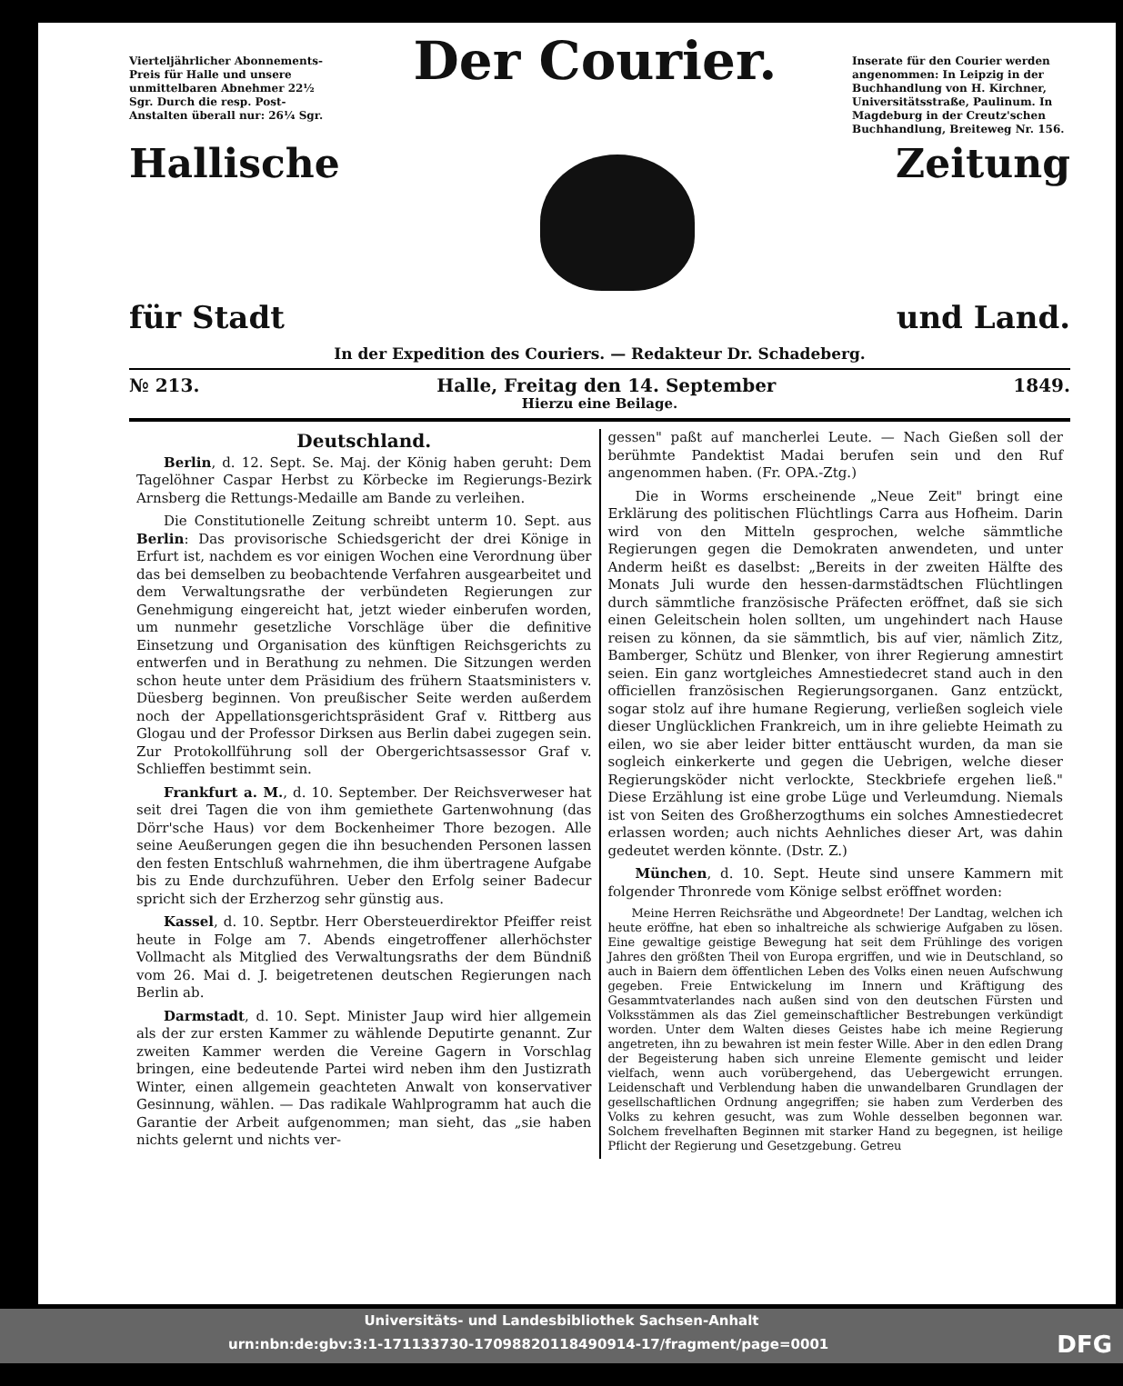Vierteljährlicher Abonnements-Preis für Halle und unsere unmittelbaren Abnehmer 22½ Sgr. Durch die resp. Post-Anstalten überall nur: 26¼ Sgr.
Der Courier.
Inserate für den Courier werden angenommen: In Leipzig in der Buchhandlung von H. Kirchner, Universitätsstraße, Paulinum. In Magdeburg in der Creutz'schen Buchhandlung, Breiteweg Nr. 156.
Hallische Zeitung
für Stadt und Land.
In der Expedition des Couriers. — Redakteur Dr. Schadeberg.
№ 213. Halle, Freitag den 14. September 1849.
Hierzu eine Beilage.
Deutschland.
Berlin, d. 12. Sept. Se. Maj. der König haben geruht: Dem Tagelöhner Caspar Herbst zu Körbecke im Regierungs-Bezirk Arnsberg die Rettungs-Medaille am Bande zu verleihen.
Die Constitutionelle Zeitung schreibt unterm 10. Sept. aus Berlin: Das provisorische Schiedsgericht der drei Könige in Erfurt ist, nachdem es vor einigen Wochen eine Verordnung über das bei demselben zu beobachtende Verfahren ausgearbeitet und dem Verwaltungsrathe der verbündeten Regierungen zur Genehmigung eingereicht hat, jetzt wieder einberufen worden, um nunmehr gesetzliche Vorschläge über die definitive Einsetzung und Organisation des künftigen Reichsgerichts zu entwerfen und in Berathung zu nehmen. Die Sitzungen werden schon heute unter dem Präsidium des frühern Staatsministers v. Düesberg beginnen. Von preußischer Seite werden außerdem noch der Appellationsgerichtspräsident Graf v. Rittberg aus Glogau und der Professor Dirksen aus Berlin dabei zugegen sein. Zur Protokollführung soll der Obergerichtsassessor Graf v. Schlieffen bestimmt sein.
Frankfurt a. M., d. 10. September. Der Reichsverweser hat seit drei Tagen die von ihm gemiethete Gartenwohnung (das Dörr'sche Haus) vor dem Bockenheimer Thore bezogen. Alle seine Aeußerungen gegen die ihn besuchenden Personen lassen den festen Entschluß wahrnehmen, die ihm übertragene Aufgabe bis zu Ende durchzuführen. Ueber den Erfolg seiner Badecur spricht sich der Erzherzog sehr günstig aus.
Kassel, d. 10. Septbr. Herr Obersteuerdirektor Pfeiffer reist heute in Folge am 7. Abends eingetroffener allerhöchster Vollmacht als Mitglied des Verwaltungsraths der dem Bündniß vom 26. Mai d. J. beigetretenen deutschen Regierungen nach Berlin ab.
Darmstadt, d. 10. Sept. Minister Jaup wird hier allgemein als der zur ersten Kammer zu wählende Deputirte genannt. Zur zweiten Kammer werden die Vereine Gagern in Vorschlag bringen, eine bedeutende Partei wird neben ihm den Justizrath Winter, einen allgemein geachteten Anwalt von konservativer Gesinnung, wählen. — Das radikale Wahlprogramm hat auch die Garantie der Arbeit aufgenommen; man sieht, das „sie haben nichts gelernt und nichts ver-
gessen" paßt auf mancherlei Leute. — Nach Gießen soll der berühmte Pandektist Madai berufen sein und den Ruf angenommen haben. (Fr. OPA.-Ztg.)
Die in Worms erscheinende „Neue Zeit" bringt eine Erklärung des politischen Flüchtlings Carra aus Hofheim. Darin wird von den Mitteln gesprochen, welche sämmtliche Regierungen gegen die Demokraten anwendeten, und unter Anderm heißt es daselbst: „Bereits in der zweiten Hälfte des Monats Juli wurde den hessen-darmstädtschen Flüchtlingen durch sämmtliche französische Präfecten eröffnet, daß sie sich einen Geleitschein holen sollten, um ungehindert nach Hause reisen zu können, da sie sämmtlich, bis auf vier, nämlich Zitz, Bamberger, Schütz und Blenker, von ihrer Regierung amnestirt seien. Ein ganz wortgleiches Amnestiedecret stand auch in den officiellen französischen Regierungsorganen. Ganz entzückt, sogar stolz auf ihre humane Regierung, verließen sogleich viele dieser Unglücklichen Frankreich, um in ihre geliebte Heimath zu eilen, wo sie aber leider bitter enttäuscht wurden, da man sie sogleich einkerkerte und gegen die Uebrigen, welche dieser Regierungsköder nicht verlockte, Steckbriefe ergehen ließ." Diese Erzählung ist eine grobe Lüge und Verleumdung. Niemals ist von Seiten des Großherzogthums ein solches Amnestiedecret erlassen worden; auch nichts Aehnliches dieser Art, was dahin gedeutet werden könnte. (Dstr. Z.)
München, d. 10. Sept. Heute sind unsere Kammern mit folgender Thronrede vom Könige selbst eröffnet worden:
Meine Herren Reichsräthe und Abgeordnete! Der Landtag, welchen ich heute eröffne, hat eben so inhaltreiche als schwierige Aufgaben zu lösen. Eine gewaltige geistige Bewegung hat seit dem Frühlinge des vorigen Jahres den größten Theil von Europa ergriffen, und wie in Deutschland, so auch in Baiern dem öffentlichen Leben des Volks einen neuen Aufschwung gegeben. Freie Entwickelung im Innern und Kräftigung des Gesammtvaterlandes nach außen sind von den deutschen Fürsten und Volksstämmen als das Ziel gemeinschaftlicher Bestrebungen verkündigt worden. Unter dem Walten dieses Geistes habe ich meine Regierung angetreten, ihn zu bewahren ist mein fester Wille. Aber in den edlen Drang der Begeisterung haben sich unreine Elemente gemischt und leider vielfach, wenn auch vorübergehend, das Uebergewicht errungen. Leidenschaft und Verblendung haben die unwandelbaren Grundlagen der gesellschaftlichen Ordnung angegriffen; sie haben zum Verderben des Volks zu kehren gesucht, was zum Wohle desselben begonnen war. Solchem frevelhaften Beginnen mit starker Hand zu begegnen, ist heilige Pflicht der Regierung und Gesetzgebung. Getreu
Universitäts- und Landesbibliothek Sachsen-Anhalt
urn:nbn:de:gbv:3:1-171133730-17098820118490914-17/fragment/page=0001 DFG